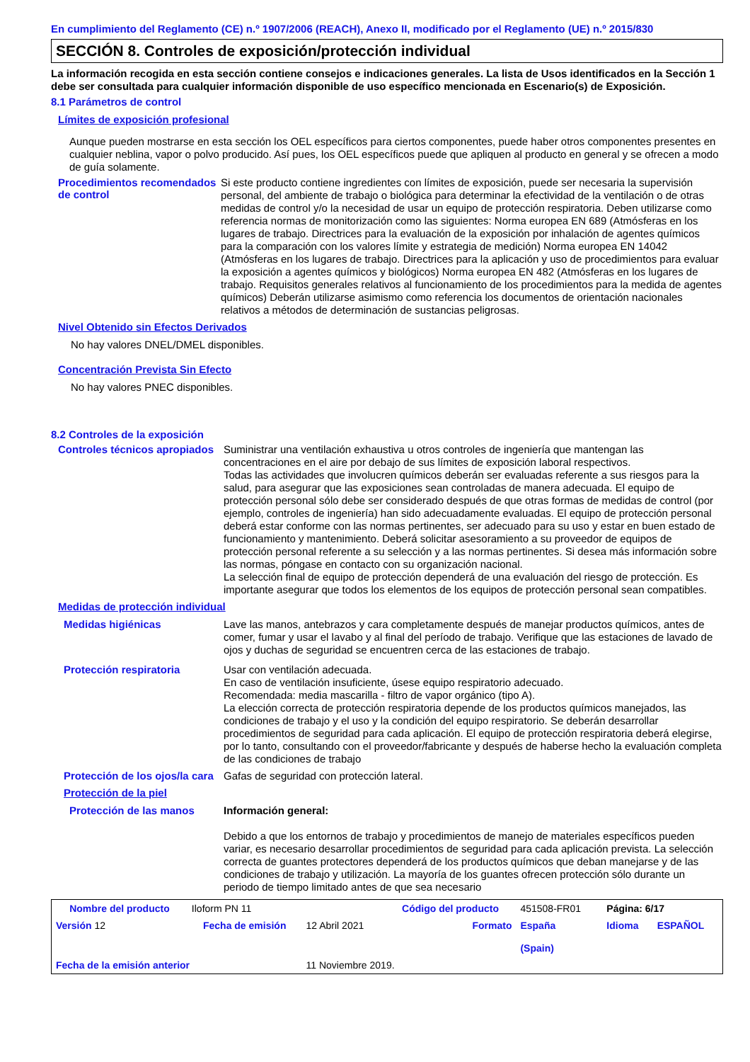En cumplimiento del Reglamento (CE) n.º 1907/2006 (REACH), Anexo II, modificado por el Reglamento (UE) n.º 2015/830
SECCIÓN 8. Controles de exposición/protección individual
La información recogida en esta sección contiene consejos e indicaciones generales. La lista de Usos identificados en la Sección 1 debe ser consultada para cualquier información disponible de uso específico mencionada en Escenario(s) de Exposición.
8.1 Parámetros de control
Límites de exposición profesional
Aunque pueden mostrarse en esta sección los OEL específicos para ciertos componentes, puede haber otros componentes presentes en cualquier neblina, vapor o polvo producido. Así pues, los OEL específicos puede que apliquen al producto en general y se ofrecen a modo de guía solamente.
Procedimientos recomendados de control
Si este producto contiene ingredientes con límites de exposición, puede ser necesaria la supervisión personal, del ambiente de trabajo o biológica para determinar la efectividad de la ventilación o de otras medidas de control y/o la necesidad de usar un equipo de protección respiratoria. Deben utilizarse como referencia normas de monitorización como las siguientes: Norma europea EN 689 (Atmósferas en los lugares de trabajo. Directrices para la evaluación de la exposición por inhalación de agentes químicos para la comparación con los valores límite y estrategia de medición) Norma europea EN 14042 (Atmósferas en los lugares de trabajo. Directrices para la aplicación y uso de procedimientos para evaluar la exposición a agentes químicos y biológicos) Norma europea EN 482 (Atmósferas en los lugares de trabajo. Requisitos generales relativos al funcionamiento de los procedimientos para la medida de agentes químicos) Deberán utilizarse asimismo como referencia los documentos de orientación nacionales relativos a métodos de determinación de sustancias peligrosas.
Nivel Obtenido sin Efectos Derivados
No hay valores DNEL/DMEL disponibles.
Concentración Prevista Sin Efecto
No hay valores PNEC disponibles.
8.2 Controles de la exposición
Controles técnicos apropiados
Suministrar una ventilación exhaustiva u otros controles de ingeniería que mantengan las concentraciones en el aire por debajo de sus límites de exposición laboral respectivos.
Todas las actividades que involucren químicos deberán ser evaluadas referente a sus riesgos para la salud, para asegurar que las exposiciones sean controladas de manera adecuada. El equipo de protección personal sólo debe ser considerado después de que otras formas de medidas de control (por ejemplo, controles de ingeniería) han sido adecuadamente evaluadas. El equipo de protección personal deberá estar conforme con las normas pertinentes, ser adecuado para su uso y estar en buen estado de funcionamiento y mantenimiento. Deberá solicitar asesoramiento a su proveedor de equipos de protección personal referente a su selección y a las normas pertinentes. Si desea más información sobre las normas, póngase en contacto con su organización nacional.
La selección final de equipo de protección dependerá de una evaluación del riesgo de protección. Es importante asegurar que todos los elementos de los equipos de protección personal sean compatibles.
Medidas de protección individual
Medidas higiénicas
Lave las manos, antebrazos y cara completamente después de manejar productos químicos, antes de comer, fumar y usar el lavabo y al final del período de trabajo. Verifique que las estaciones de lavado de ojos y duchas de seguridad se encuentren cerca de las estaciones de trabajo.
Protección respiratoria
Usar con ventilación adecuada.
En caso de ventilación insuficiente, úsese equipo respiratorio adecuado.
Recomendada: media mascarilla - filtro de vapor orgánico (tipo A).
La elección correcta de protección respiratoria depende de los productos químicos manejados, las condiciones de trabajo y el uso y la condición del equipo respiratorio. Se deberán desarrollar procedimientos de seguridad para cada aplicación. El equipo de protección respiratoria deberá elegirse, por lo tanto, consultando con el proveedor/fabricante y después de haberse hecho la evaluación completa de las condiciones de trabajo
Protección de los ojos/la cara
Gafas de seguridad con protección lateral.
Protección de la piel
Protección de las manos
Información general:
Debido a que los entornos de trabajo y procedimientos de manejo de materiales específicos pueden variar, es necesario desarrollar procedimientos de seguridad para cada aplicación prevista. La selección correcta de guantes protectores dependerá de los productos químicos que deban manejarse y de las condiciones de trabajo y utilización. La mayoría de los guantes ofrecen protección sólo durante un periodo de tiempo limitado antes de que sea necesario
| Nombre del producto | Iloform PN 11 | | Código del producto | 451508-FR01 | Página: 6/17 | |
| Versión 12 | Fecha de emisión | 12 Abril 2021 | Formato | España (Spain) | Idioma | ESPAÑOL |
| Fecha de la emisión anterior | | 11 Noviembre 2019. | | | | |